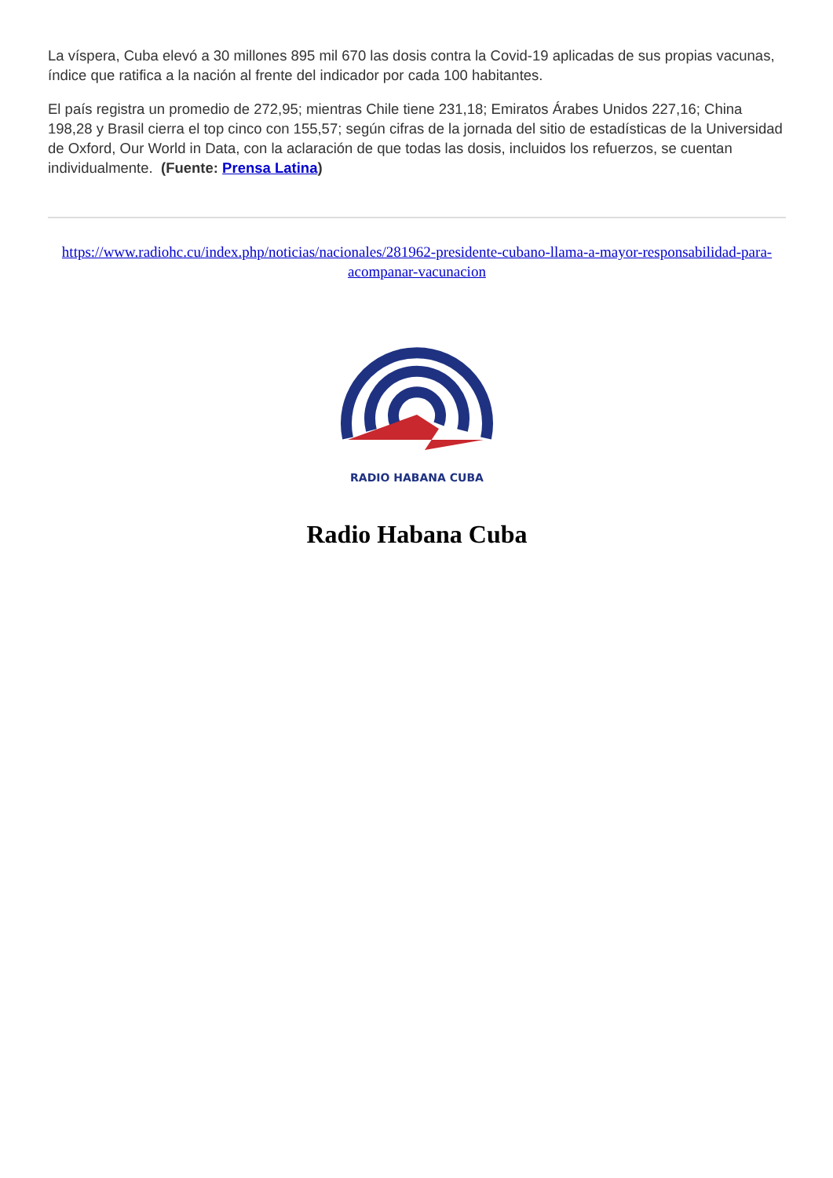La víspera, Cuba elevó a 30 millones 895 mil 670 las dosis contra la Covid-19 aplicadas de sus propias vacunas, índice que ratifica a la nación al frente del indicador por cada 100 habitantes.
El país registra un promedio de 272,95; mientras Chile tiene 231,18; Emiratos Árabes Unidos 227,16; China 198,28 y Brasil cierra el top cinco con 155,57; según cifras de la jornada del sitio de estadísticas de la Universidad de Oxford, Our World in Data, con la aclaración de que todas las dosis, incluidos los refuerzos, se cuentan individualmente. (Fuente: Prensa Latina)
https://www.radiohc.cu/index.php/noticias/nacionales/281962-presidente-cubano-llama-a-mayor-responsabilidad-para-acompanar-vacunacion
RADIO HABANA CUBA
Radio Habana Cuba